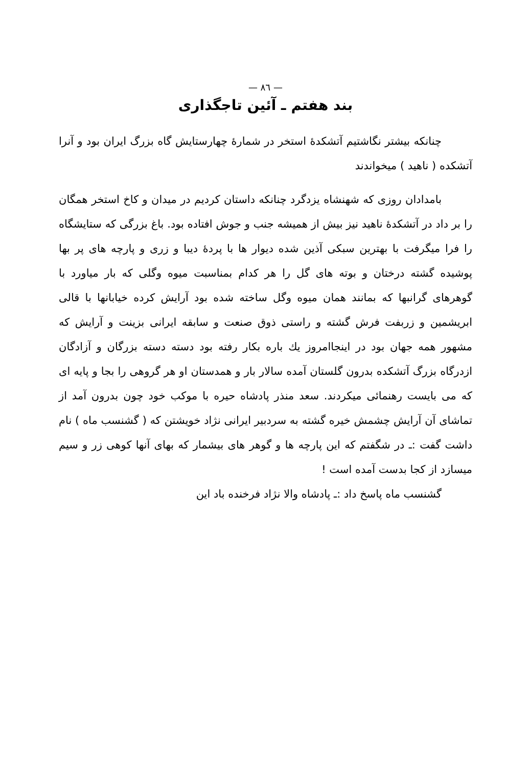— ٨٦ —
بند هفتم ـ آئین تاجگذاری
چنانکه بیشتر نگاشتیم آتشکدهٔ استخر در شمارهٔ چهارستایش گاه بزرگ ایران بود و آنرا آتشکده ( ناهید ) میخواندند
بامدادان روزی که شهنشاه یزدگرد چنانکه داستان کردیم در میدان و کاخ استخر همگان را بر داد در آتشکدهٔ ناهید نیز بیش از همیشه جنب و جوش افتاده بود. باغ بزرگی که ستایشگاه را فرا میگرفت با بهترین سبکی آذین شده دیوار ها با پردهٔ دیبا و زری و پارچه های پر بها پوشیده گشته درختان و بوته های گل را هر کدام بمناسبت میوه وگلی که بار میاورد با گوهرهای گرانبها که بمانند همان میوه وگل ساخته شده بود آرایش کرده خیابانها با قالی ابریشمین و زربفت فرش گشته و راستی ذوق صنعت و سابقه ایرانی بزینت و آرایش که مشهور همه جهان بود در اینجاامروز یك باره بکار رفته بود دسته دسته بزرگان و آزادگان ازدرگاه بزرگ آتشکده بدرون گلستان آمده سالار بار و همدستان او هر گروهی را بجا و پایه ای که می بایست رهنمائی میکردند. سعد منذر پادشاه حیره با موکب خود چون بدرون آمد از تماشای آن آرایش چشمش خیره گشته به سردبیر ایرانی نژاد خویشتن که ( گشنسب ماه ) نام داشت گفت :ـ در شگفتم که این پارچه ها و گوهر های بیشمار که بهای آنها کوهی زر و سیم میسازد از کجا بدست آمده است !
گشنسب ماه پاسخ داد :ـ پادشاه والا نژاد فرخنده باد این